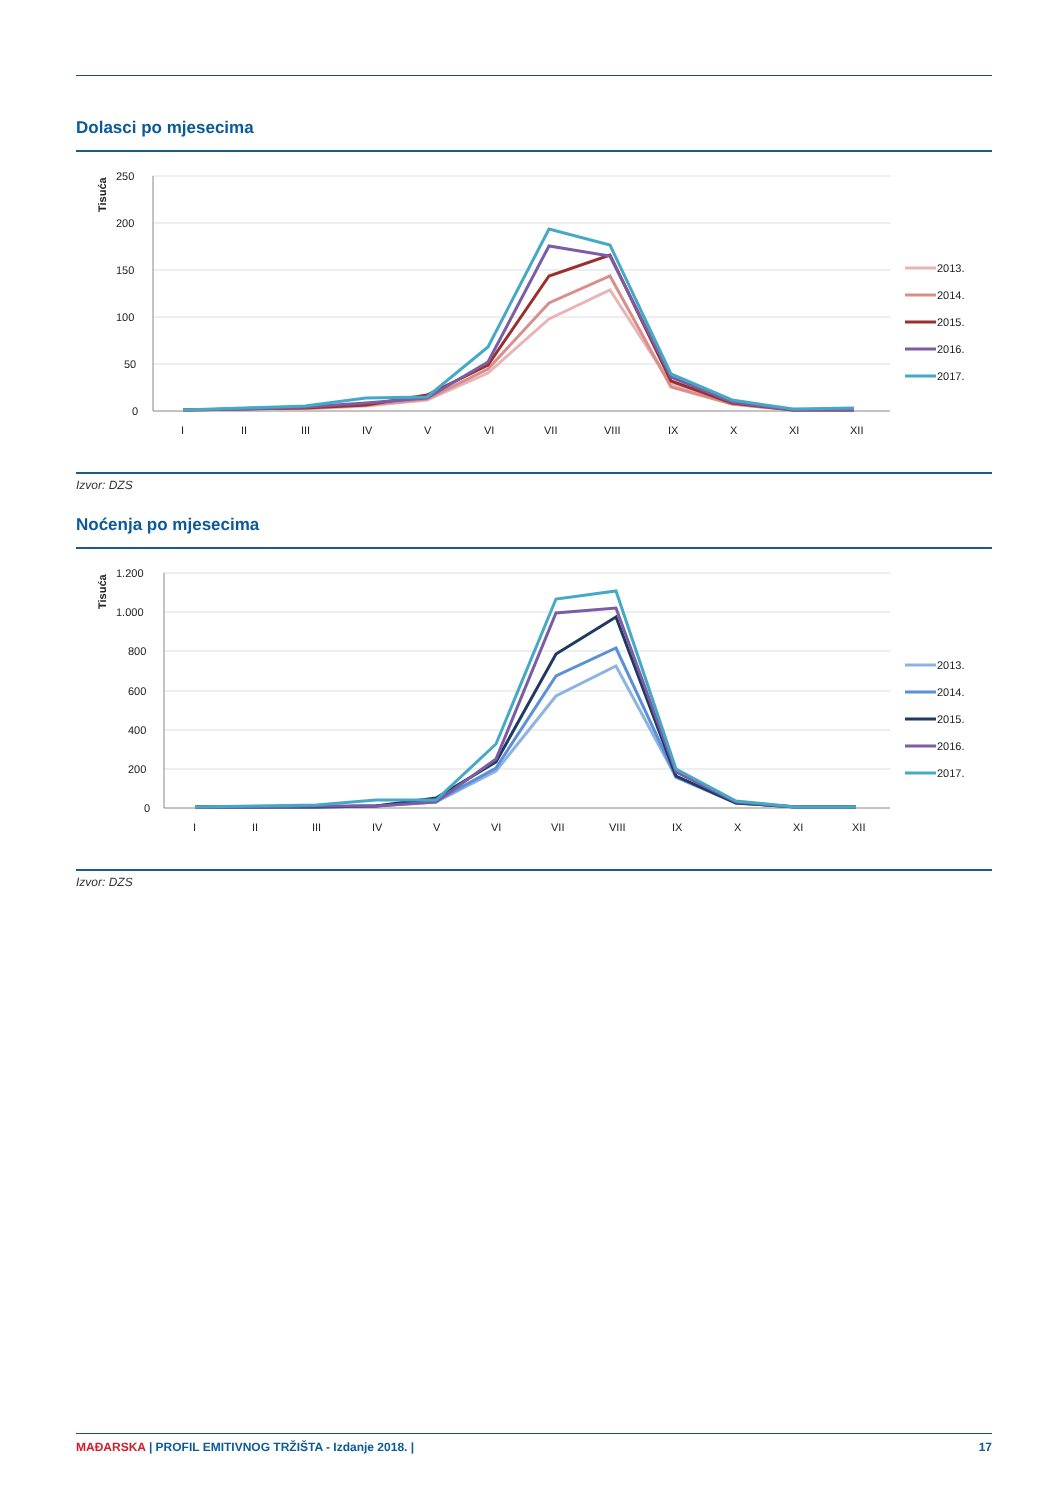Dolasci po mjesecima
Tisuća
250
200
150
100
50
0
I
II
III
IV
V
VI
VII
VIII
IX
X
XI
XII
2013.
2014.
2015.
2016.
2017.
Izvor: DZS
Noćenja po mjesecima
Tisuća
1.200
1.000
800
600
400
200
0
I
II
III
IV
V
VI
VII
VIII
IX
X
XI
XII
2013.
2014.
2015.
2016.
2017.
Izvor: DZS
MAĐARSKA | PROFIL EMITIVNOG TRŽIŠTA - Izdanje 2018. | 17